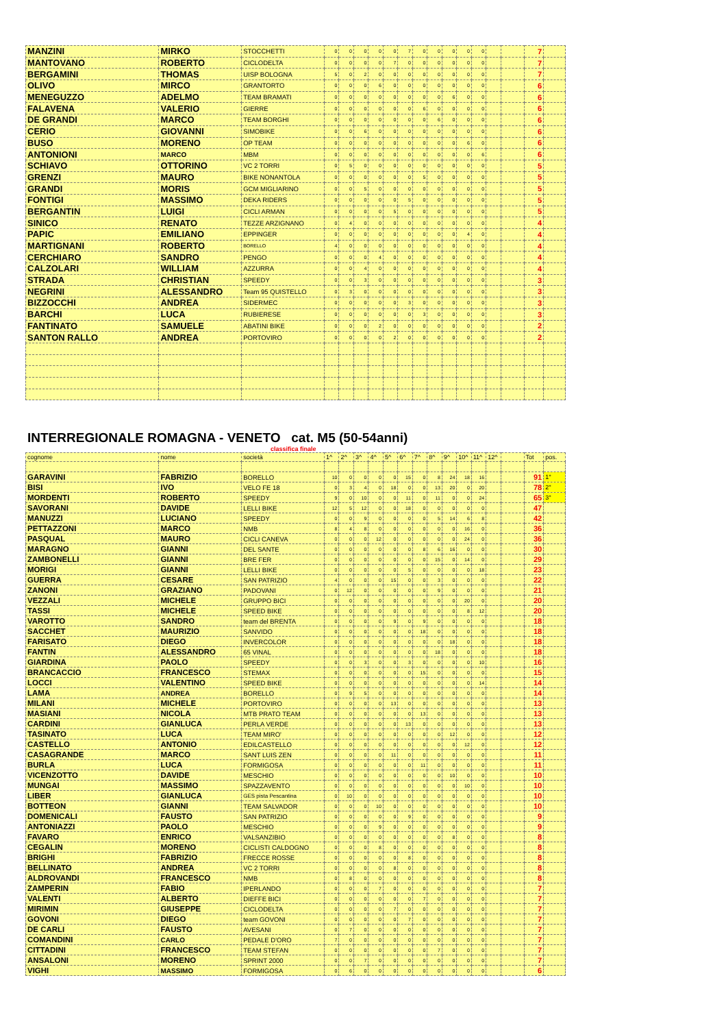| MANZINI | MIRKO | STOCCHETTI | 0 | 0 | 0 | 0 | 0 | 7 | 0 | 0 | 0 | 0 | 0 | | | 7 | |
| MANTOVANO | ROBERTO | CICLODELTA | 0 | 0 | 0 | 0 | 7 | 0 | 0 | 0 | 0 | 0 | 0 | | | 7 | |
| BERGAMINI | THOMAS | UISP BOLOGNA | 5 | 0 | 2 | 0 | 0 | 0 | 0 | 0 | 0 | 0 | 0 | | | 7 | |
| OLIVO | MIRCO | GRANTORTO | 0 | 0 | 0 | 6 | 0 | 0 | 0 | 0 | 0 | 0 | 0 | | | 6 | |
| MENEGUZZO | ADELMO | TEAM BRAMATI | 0 | 0 | 0 | 0 | 0 | 0 | 0 | 0 | 6 | 0 | 0 | | | 6 | |
| FALAVENA | VALERIO | GIERRE | 0 | 0 | 0 | 0 | 0 | 0 | 6 | 0 | 0 | 0 | 0 | | | 6 | |
| DE GRANDI | MARCO | TEAM BORGHI | 0 | 0 | 0 | 0 | 0 | 0 | 0 | 6 | 0 | 0 | 0 | | | 6 | |
| CERIO | GIOVANNI | SIMOBIKE | 0 | 0 | 6 | 0 | 0 | 0 | 0 | 0 | 0 | 0 | 0 | | | 6 | |
| BUSO | MORENO | OP TEAM | 0 | 0 | 0 | 0 | 0 | 0 | 0 | 0 | 0 | 6 | 0 | | | 6 | |
| ANTONIONI | MARCO | MBM | 0 | 0 | 0 | 0 | 0 | 0 | 0 | 0 | 0 | 0 | 6 | | | 6 | |
| SCHIAVO | OTTORINO | VC 2 TORRI | 0 | 5 | 0 | 0 | 0 | 0 | 0 | 0 | 0 | 0 | 0 | | | 5 | |
| GRENZI | MAURO | BIKE NONANTOLA | 0 | 0 | 0 | 0 | 0 | 0 | 5 | 0 | 0 | 0 | 0 | | | 5 | |
| GRANDI | MORIS | GCM MIGLIARINO | 0 | 0 | 5 | 0 | 0 | 0 | 0 | 0 | 0 | 0 | 0 | | | 5 | |
| FONTIGI | MASSIMO | DEKA RIDERS | 0 | 0 | 0 | 0 | 0 | 5 | 0 | 0 | 0 | 0 | 0 | | | 5 | |
| BERGANTIN | LUIGI | CICLI ARMAN | 0 | 0 | 0 | 0 | 5 | 0 | 0 | 0 | 0 | 0 | 0 | | | 5 | |
| SINICO | RENATO | TEZZE ARZIGNANO | 0 | 4 | 0 | 0 | 0 | 0 | 0 | 0 | 0 | 0 | 0 | | | 4 | |
| PAPIC | EMILIANO | EPPINGER | 0 | 0 | 0 | 0 | 0 | 0 | 0 | 0 | 0 | 4 | 0 | | | 4 | |
| MARTIGNANI | ROBERTO | BORELLO | 4 | 0 | 0 | 0 | 0 | 0 | 0 | 0 | 0 | 0 | 0 | | | 4 | |
| CERCHIARO | SANDRO | PENGO | 0 | 0 | 0 | 4 | 0 | 0 | 0 | 0 | 0 | 0 | 0 | | | 4 | |
| CALZOLARI | WILLIAM | AZZURRA | 0 | 0 | 4 | 0 | 0 | 0 | 0 | 0 | 0 | 0 | 0 | | | 4 | |
| STRADA | CHRISTIAN | SPEEDY | 0 | 0 | 3 | 0 | 0 | 0 | 0 | 0 | 0 | 0 | 0 | | | 3 | |
| NEGRINI | ALESSANDRO | Team 95 QUISTELLO | 0 | 3 | 0 | 0 | 0 | 0 | 0 | 0 | 0 | 0 | 0 | | | 3 | |
| BIZZOCCHI | ANDREA | SIDERMEC | 0 | 0 | 0 | 0 | 0 | 3 | 0 | 0 | 0 | 0 | 0 | | | 3 | |
| BARCHI | LUCA | RUBIERESE | 0 | 0 | 0 | 0 | 0 | 0 | 3 | 0 | 0 | 0 | 0 | | | 3 | |
| FANTINATO | SAMUELE | ABATINI BIKE | 0 | 0 | 0 | 2 | 0 | 0 | 0 | 0 | 0 | 0 | 0 | | | 2 | |
| SANTON RALLO | ANDREA | PORTOVIRO | 0 | 0 | 0 | 0 | 2 | 0 | 0 | 0 | 0 | 0 | 0 | | | 2 | |
INTERREGIONALE ROMAGNA - VENETO cat. M5 (50-54anni)
classifica finale
| cognome | nome | società | 1^ | 2^ | 3^ | 4^ | 5^ | 6^ | 7^ | 8^ | 9^ | 10^ | 11^ | 12^ | | Tot | pos. |
| GARAVINI | FABRIZIO | BORELLO | 10 | 0 | 0 | 0 | 0 | 15 | 0 | 8 | 24 | 18 | 16 | | | 91 | 1° |
| BISI | IVO | VELO FE 18 | 0 | 3 | 4 | 0 | 18 | 0 | 0 | 13 | 20 | 0 | 20 | | | 78 | 2° |
| MORDENTI | ROBERTO | SPEEDY | 9 | 0 | 10 | 0 | 0 | 11 | 0 | 11 | 0 | 0 | 24 | | | 65 | 3° |
| SAVORANI | DAVIDE | LELLI BIKE | 12 | 5 | 12 | 0 | 0 | 18 | 0 | 0 | 0 | 0 | 0 | | | 47 | |
| MANUZZI | LUCIANO | SPEEDY | 0 | 0 | 9 | 0 | 0 | 0 | 0 | 5 | 14 | 6 | 8 | | | 42 | |
| PETTAZZONI | MARCO | NMB | 8 | 4 | 8 | 0 | 0 | 0 | 0 | 0 | 0 | 16 | 0 | | | 36 | |
| PASQUAL | MAURO | CICLI CANEVA | 0 | 0 | 0 | 12 | 0 | 0 | 0 | 0 | 0 | 24 | 0 | | | 36 | |
| MARAGNO | GIANNI | DEL SANTE | 0 | 0 | 0 | 0 | 0 | 0 | 8 | 6 | 16 | 0 | 0 | | | 30 | |
| ZAMBONELLI | GIANNI | BRE FER | 0 | 0 | 0 | 0 | 0 | 0 | 0 | 15 | 0 | 14 | 0 | | | 29 | |
| MORIGI | GIANNI | LELLI BIKE | 0 | 0 | 0 | 0 | 0 | 5 | 0 | 0 | 0 | 0 | 18 | | | 23 | |
| GUERRA | CESARE | SAN PATRIZIO | 4 | 0 | 0 | 0 | 15 | 0 | 0 | 3 | 0 | 0 | 0 | | | 22 | |
| ZANONI | GRAZIANO | PADOVANI | 0 | 12 | 0 | 0 | 0 | 0 | 0 | 9 | 0 | 0 | 0 | | | 21 | |
| VEZZALI | MICHELE | GRUPPO BICI | 0 | 0 | 0 | 0 | 0 | 0 | 0 | 0 | 0 | 20 | 0 | | | 20 | |
| TASSI | MICHELE | SPEED BIKE | 0 | 0 | 0 | 0 | 0 | 0 | 0 | 0 | 0 | 8 | 12 | | | 20 | |
| VAROTTO | SANDRO | team del BRENTA | 0 | 0 | 0 | 0 | 9 | 0 | 9 | 0 | 0 | 0 | 0 | | | 18 | |
| SACCHET | MAURIZIO | SANVIDO | 0 | 0 | 0 | 0 | 0 | 0 | 18 | 0 | 0 | 0 | 0 | | | 18 | |
| FARISATO | DIEGO | INVERCOLOR | 0 | 0 | 0 | 0 | 0 | 0 | 0 | 0 | 18 | 0 | 0 | | | 18 | |
| FANTIN | ALESSANDRO | 65 VINAL | 0 | 0 | 0 | 0 | 0 | 0 | 0 | 18 | 0 | 0 | 0 | | | 18 | |
| GIARDINA | PAOLO | SPEEDY | 0 | 0 | 3 | 0 | 0 | 3 | 0 | 0 | 0 | 0 | 10 | | | 16 | |
| BRANCACCIO | FRANCESCO | STEMAX | 0 | 0 | 0 | 0 | 0 | 0 | 15 | 0 | 0 | 0 | 0 | | | 15 | |
| LOCCI | VALENTINO | SPEED BIKE | 0 | 0 | 0 | 0 | 0 | 0 | 0 | 0 | 0 | 0 | 14 | | | 14 | |
| LAMA | ANDREA | BORELLO | 0 | 9 | 5 | 0 | 0 | 0 | 0 | 0 | 0 | 0 | 0 | | | 14 | |
| MILANI | MICHELE | PORTOVIRO | 0 | 0 | 0 | 0 | 13 | 0 | 0 | 0 | 0 | 0 | 0 | | | 13 | |
| MASIANI | NICOLA | MTB PRATO TEAM | 0 | 0 | 0 | 0 | 0 | 0 | 13 | 0 | 0 | 0 | 0 | | | 13 | |
| CARDINI | GIANLUCA | PERLA VERDE | 0 | 0 | 0 | 0 | 0 | 13 | 0 | 0 | 0 | 0 | 0 | | | 13 | |
| TASINATO | LUCA | TEAM MIRO' | 0 | 0 | 0 | 0 | 0 | 0 | 0 | 0 | 12 | 0 | 0 | | | 12 | |
| CASTELLO | ANTONIO | EDILCASTELLO | 0 | 0 | 0 | 0 | 0 | 0 | 0 | 0 | 0 | 12 | 0 | | | 12 | |
| CASAGRANDE | MARCO | SANT LUIS ZEN | 0 | 0 | 0 | 0 | 11 | 0 | 0 | 0 | 0 | 0 | 0 | | | 11 | |
| BURLA | LUCA | FORMIGOSA | 0 | 0 | 0 | 0 | 0 | 0 | 11 | 0 | 0 | 0 | 0 | | | 11 | |
| VICENZOTTO | DAVIDE | MESCHIO | 0 | 0 | 0 | 0 | 0 | 0 | 0 | 0 | 10 | 0 | 0 | | | 10 | |
| MUNGAI | MASSIMO | SPAZZAVENTO | 0 | 0 | 0 | 0 | 0 | 0 | 0 | 0 | 0 | 10 | 0 | | | 10 | |
| LIBER | GIANLUCA | GES pista Pescantina | 0 | 10 | 0 | 0 | 0 | 0 | 0 | 0 | 0 | 0 | 0 | | | 10 | |
| BOTTEON | GIANNI | TEAM SALVADOR | 0 | 0 | 0 | 10 | 0 | 0 | 0 | 0 | 0 | 0 | 0 | | | 10 | |
| DOMENICALI | FAUSTO | SAN PATRIZIO | 0 | 0 | 0 | 0 | 0 | 9 | 0 | 0 | 0 | 0 | 0 | | | 9 | |
| ANTONIAZZI | PAOLO | MESCHIO | 0 | 0 | 0 | 9 | 0 | 0 | 0 | 0 | 0 | 0 | 0 | | | 9 | |
| FAVARO | ENRICO | VALSANZIBIO | 0 | 0 | 0 | 0 | 0 | 0 | 0 | 0 | 8 | 0 | 0 | | | 8 | |
| CEGALIN | MORENO | CICLISTI CALDOGNO | 0 | 0 | 0 | 8 | 0 | 0 | 0 | 0 | 0 | 0 | 0 | | | 8 | |
| BRIGHI | FABRIZIO | FRECCE ROSSE | 0 | 0 | 0 | 0 | 0 | 8 | 0 | 0 | 0 | 0 | 0 | | | 8 | |
| BELLINATO | ANDREA | VC 2 TORRI | 0 | 0 | 0 | 0 | 8 | 0 | 0 | 0 | 0 | 0 | 0 | | | 8 | |
| ALDROVANDI | FRANCESCO | NMB | 0 | 8 | 0 | 0 | 0 | 0 | 0 | 0 | 0 | 0 | 0 | | | 8 | |
| ZAMPERIN | FABIO | IPERLANDO | 0 | 0 | 0 | 7 | 0 | 0 | 0 | 0 | 0 | 0 | 0 | | | 7 | |
| VALENTI | ALBERTO | DIEFFE BICI | 0 | 0 | 0 | 0 | 0 | 0 | 7 | 0 | 0 | 0 | 0 | | | 7 | |
| MIRIMIN | GIUSEPPE | CICLODELTA | 0 | 0 | 0 | 0 | 7 | 0 | 0 | 0 | 0 | 0 | 0 | | | 7 | |
| GOVONI | DIEGO | team GOVONI | 0 | 0 | 0 | 0 | 0 | 7 | 0 | 0 | 0 | 0 | 0 | | | 7 | |
| DE CARLI | FAUSTO | AVESANI | 0 | 7 | 0 | 0 | 0 | 0 | 0 | 0 | 0 | 0 | 0 | | | 7 | |
| COMANDINI | CARLO | PEDALE D'ORO | 7 | 0 | 0 | 0 | 0 | 0 | 0 | 0 | 0 | 0 | 0 | | | 7 | |
| CITTADINI | FRANCESCO | TEAM STEFAN | 0 | 0 | 0 | 0 | 0 | 0 | 0 | 7 | 0 | 0 | 0 | | | 7 | |
| ANSALONI | MORENO | SPRINT 2000 | 0 | 0 | 7 | 0 | 0 | 0 | 0 | 0 | 0 | 0 | 0 | | | 7 | |
| VIGHI | MASSIMO | FORMIGOSA | 0 | 6 | 0 | 0 | 0 | 0 | 0 | 0 | 0 | 0 | 0 | | | 6 | |